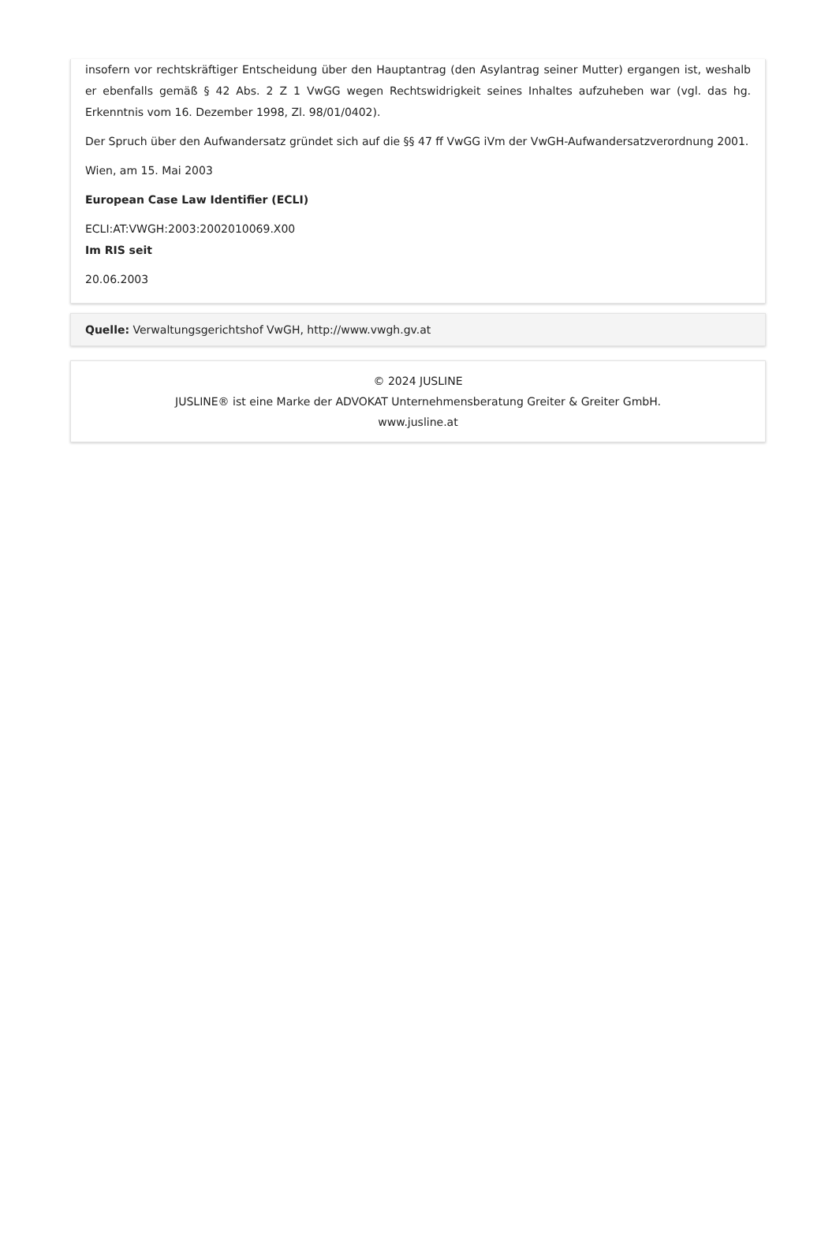insofern vor rechtskräftiger Entscheidung über den Hauptantrag (den Asylantrag seiner Mutter) ergangen ist, weshalb er ebenfalls gemäß § 42 Abs. 2 Z 1 VwGG wegen Rechtswidrigkeit seines Inhaltes aufzuheben war (vgl. das hg. Erkenntnis vom 16. Dezember 1998, Zl. 98/01/0402).
Der Spruch über den Aufwandersatz gründet sich auf die §§ 47 ff VwGG iVm der VwGH-Aufwandersatzverordnung 2001.
Wien, am 15. Mai 2003
European Case Law Identifier (ECLI)
ECLI:AT:VWGH:2003:2002010069.X00
Im RIS seit
20.06.2003
Quelle: Verwaltungsgerichtshof VwGH, http://www.vwgh.gv.at
© 2024 JUSLINE
JUSLINE® ist eine Marke der ADVOKAT Unternehmensberatung Greiter & Greiter GmbH.
www.jusline.at